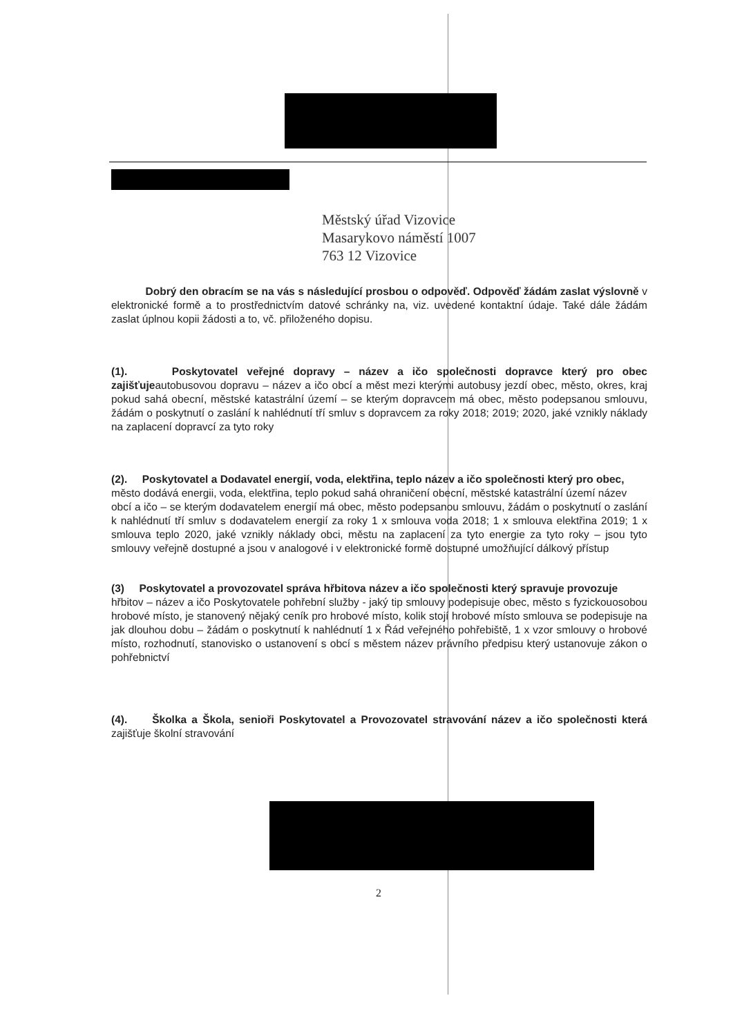Městský úřad Vizovice
Masarykovo náměstí 1007
763 12 Vizovice
Dobrý den obracím se na vás s následující prosbou o odpověď. Odpověď žádám zaslat výslovně v elektronické formě a to prostřednictvím datové schránky na, viz. uvedené kontaktní údaje. Také dále žádám zaslat úplnou kopii žádosti a to, vč. přiloženého dopisu.
(1). Poskytovatel veřejné dopravy – název a ičo společnosti dopravce který pro obec zajišťujeautobusovou dopravu – název a ičo obcí a měst mezi kterými autobusy jezdí obec, město, okres, kraj pokud sahá obecní, městské katastrální území – se kterým dopravcem má obec, město podepsanou smlouvu, žádám o poskytnutí o zaslání k nahlédnutí tří smluv s dopravcem za roky 2018; 2019; 2020, jaké vznikly náklady na zaplacení dopravcí za tyto roky
(2). Poskytovatel a Dodavatel energií, voda, elektřina, teplo název a ičo společnosti který pro obec,
město dodává energii, voda, elektřina, teplo pokud sahá ohraničení obecní, městské katastrální území název
obcí a ičo – se kterým dodavatelem energií má obec, město podepsanou smlouvu, žádám o poskytnutí o zaslání k nahlédnutí tří smluv s dodavatelem energií za roky 1 x smlouva voda 2018; 1 x smlouva elektřina 2019; 1 x smlouva teplo 2020, jaké vznikly náklady obci, městu na zaplacení za tyto energie za tyto roky – jsou tyto smlouvy veřejně dostupné a jsou v analogové i v elektronické formě dostupné umožňující dálkový přístup
(3) Poskytovatel a provozovatel správa hřbitova název a ičo společnosti který spravuje provozuje
hřbitov – název a ičo Poskytovatele pohřební služby - jaký tip smlouvy podepisuje obec, město s fyzickouosobou hrobové místo, je stanovený nějaký ceník pro hrobové místo, kolik stojí hrobové místo smlouva se podepisuje na jak dlouhou dobu – žádám o poskytnutí k nahlédnutí 1 x Řád veřejného pohřebiště, 1 x vzor smlouvy o hrobové místo, rozhodnutí, stanovisko o ustanovení s obcí s městem název právního předpisu který ustanovuje zákon o pohřebnictví
(4). Školka a Škola, senioři Poskytovatel a Provozovatel stravování název a ičo společnosti která zajišťuje školní stravování
2